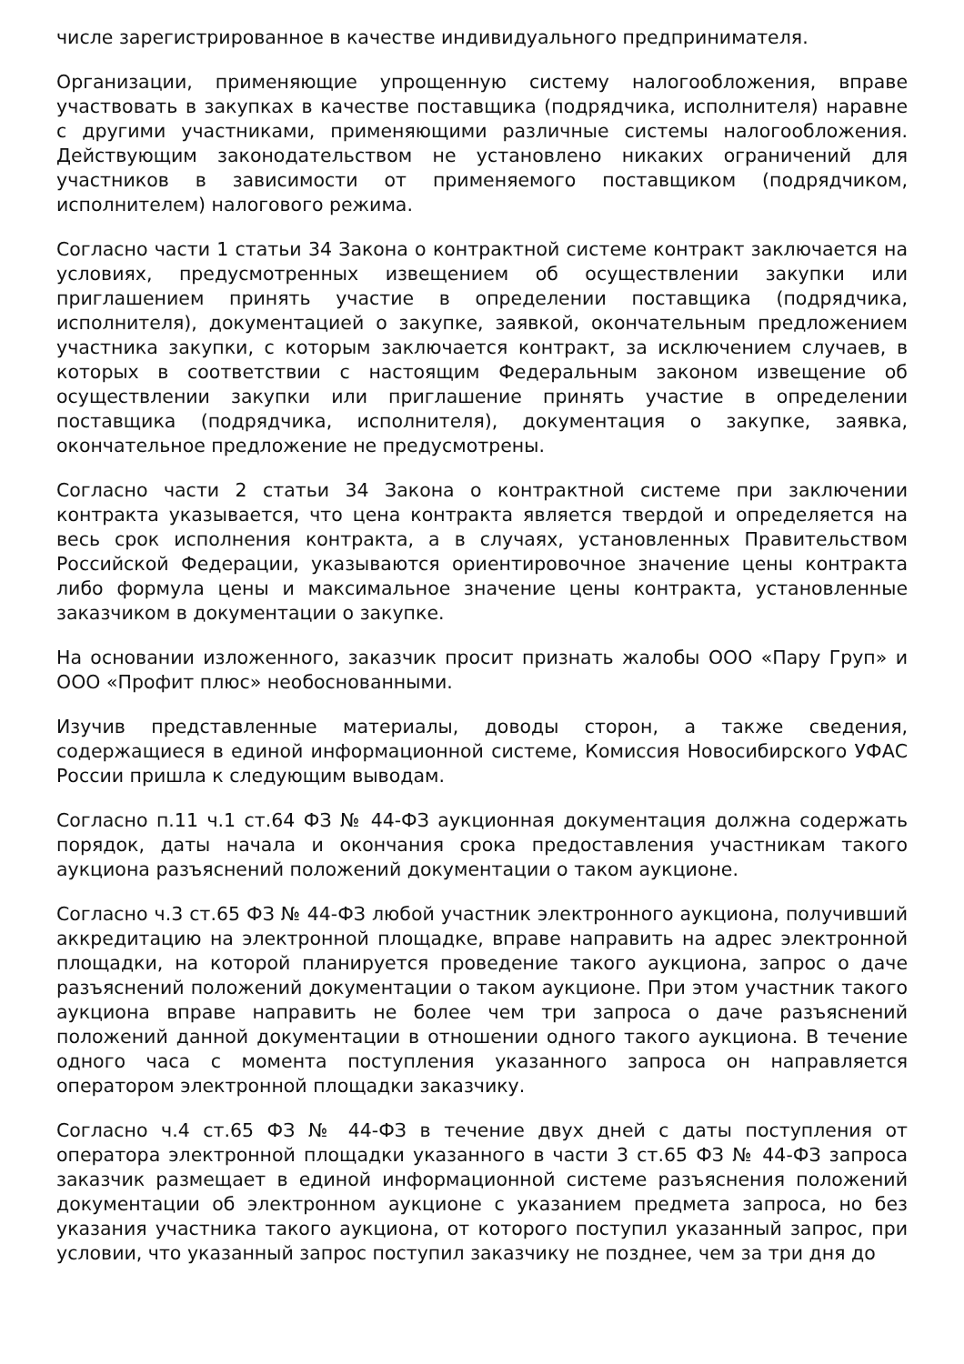числе зарегистрированное в качестве индивидуального предпринимателя.
Организации, применяющие упрощенную систему налогообложения, вправе участвовать в закупках в качестве поставщика (подрядчика, исполнителя) наравне с другими участниками, применяющими различные системы налогообложения. Действующим законодательством не установлено никаких ограничений для участников в зависимости от применяемого поставщиком (подрядчиком, исполнителем) налогового режима.
Согласно части 1 статьи 34 Закона о контрактной системе контракт заключается на условиях, предусмотренных извещением об осуществлении закупки или приглашением принять участие в определении поставщика (подрядчика, исполнителя), документацией о закупке, заявкой, окончательным предложением участника закупки, с которым заключается контракт, за исключением случаев, в которых в соответствии с настоящим Федеральным законом извещение об осуществлении закупки или приглашение принять участие в определении поставщика (подрядчика, исполнителя), документация о закупке, заявка, окончательное предложение не предусмотрены.
Согласно части 2 статьи 34 Закона о контрактной системе при заключении контракта указывается, что цена контракта является твердой и определяется на весь срок исполнения контракта, а в случаях, установленных Правительством Российской Федерации, указываются ориентировочное значение цены контракта либо формула цены и максимальное значение цены контракта, установленные заказчиком в документации о закупке.
На основании изложенного, заказчик просит признать жалобы ООО «Пару Груп» и ООО «Профит плюс» необоснованными.
Изучив представленные материалы, доводы сторон, а также сведения, содержащиеся в единой информационной системе, Комиссия Новосибирского УФАС России пришла к следующим выводам.
Согласно п.11 ч.1 ст.64 ФЗ № 44-ФЗ аукционная документация должна содержать порядок, даты начала и окончания срока предоставления участникам такого аукциона разъяснений положений документации о таком аукционе.
Согласно ч.3 ст.65 ФЗ № 44-ФЗ любой участник электронного аукциона, получивший аккредитацию на электронной площадке, вправе направить на адрес электронной площадки, на которой планируется проведение такого аукциона, запрос о даче разъяснений положений документации о таком аукционе. При этом участник такого аукциона вправе направить не более чем три запроса о даче разъяснений положений данной документации в отношении одного такого аукциона. В течение одного часа с момента поступления указанного запроса он направляется оператором электронной площадки заказчику.
Согласно ч.4 ст.65 ФЗ № 44-ФЗ в течение двух дней с даты поступления от оператора электронной площадки указанного в части 3 ст.65 ФЗ № 44-ФЗ запроса заказчик размещает в единой информационной системе разъяснения положений документации об электронном аукционе с указанием предмета запроса, но без указания участника такого аукциона, от которого поступил указанный запрос, при условии, что указанный запрос поступил заказчику не позднее, чем за три дня до